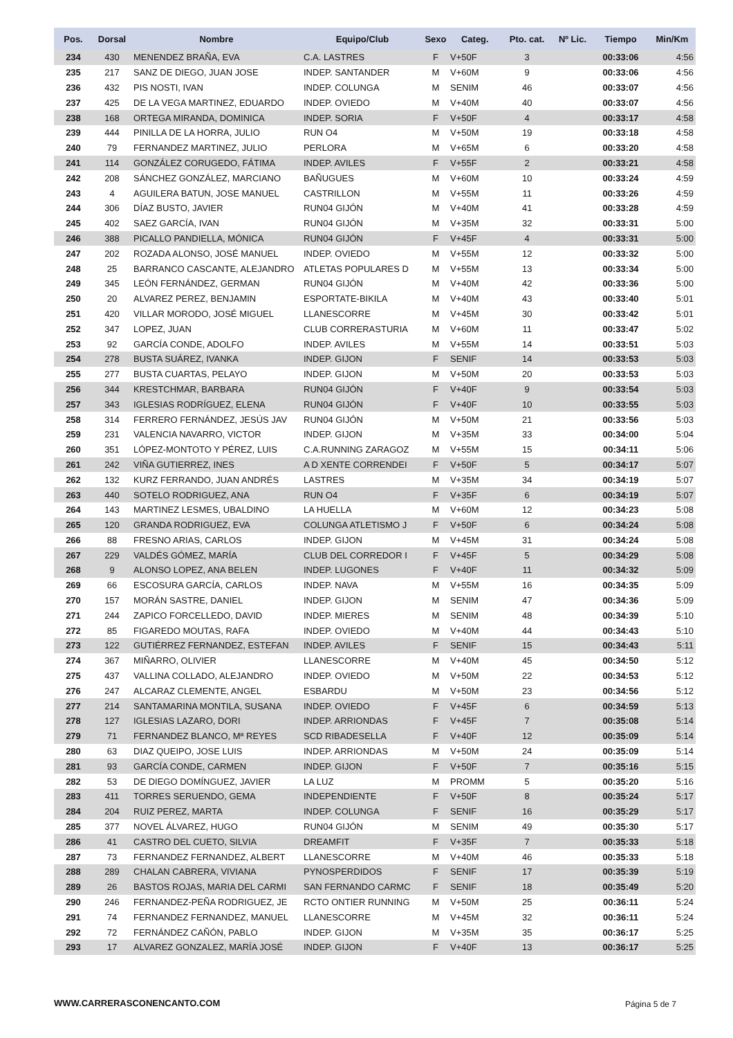| Pos. | Dorsal | Nombre | Equipo/Club | Sexo | Categ. | Pto. cat. | Nº Lic. | Tiempo | Min/Km |
| --- | --- | --- | --- | --- | --- | --- | --- | --- | --- |
| 234 | 430 | MENENDEZ BRAÑA, EVA | C.A. LASTRES | F | V+50F | 3 | | 00:33:06 | 4:56 |
| 235 | 217 | SANZ DE DIEGO, JUAN JOSE | INDEP. SANTANDER | M | V+60M | 9 | | 00:33:06 | 4:56 |
| 236 | 432 | PIS NOSTI, IVAN | INDEP. COLUNGA | M | SENIM | 46 | | 00:33:07 | 4:56 |
| 237 | 425 | DE LA VEGA MARTINEZ, EDUARDO | INDEP. OVIEDO | M | V+40M | 40 | | 00:33:07 | 4:56 |
| 238 | 168 | ORTEGA MIRANDA, DOMINICA | INDEP. SORIA | F | V+50F | 4 | | 00:33:17 | 4:58 |
| 239 | 444 | PINILLA DE LA HORRA, JULIO | RUN O4 | M | V+50M | 19 | | 00:33:18 | 4:58 |
| 240 | 79 | FERNANDEZ MARTINEZ, JULIO | PERLORA | M | V+65M | 6 | | 00:33:20 | 4:58 |
| 241 | 114 | GONZÁLEZ CORUGEDO, FÁTIMA | INDEP. AVILES | F | V+55F | 2 | | 00:33:21 | 4:58 |
| 242 | 208 | SÁNCHEZ GONZÁLEZ, MARCIANO | BAÑUGUES | M | V+60M | 10 | | 00:33:24 | 4:59 |
| 243 | 4 | AGUILERA BATUN, JOSE MANUEL | CASTRILLON | M | V+55M | 11 | | 00:33:26 | 4:59 |
| 244 | 306 | DÍAZ BUSTO, JAVIER | RUN04 GIJÓN | M | V+40M | 41 | | 00:33:28 | 4:59 |
| 245 | 402 | SAEZ GARCÍA, IVAN | RUN04 GIJÓN | M | V+35M | 32 | | 00:33:31 | 5:00 |
| 246 | 388 | PICALLO PANDIELLA, MÓNICA | RUN04 GIJÓN | F | V+45F | 4 | | 00:33:31 | 5:00 |
| 247 | 202 | ROZADA ALONSO, JOSÉ MANUEL | INDEP. OVIEDO | M | V+55M | 12 | | 00:33:32 | 5:00 |
| 248 | 25 | BARRANCO CASCANTE, ALEJANDRO | ATLETAS POPULARES D | M | V+55M | 13 | | 00:33:34 | 5:00 |
| 249 | 345 | LEÓN FERNÁNDEZ, GERMAN | RUN04 GIJÓN | M | V+40M | 42 | | 00:33:36 | 5:00 |
| 250 | 20 | ALVAREZ PEREZ, BENJAMIN | ESPORTATE-BIKILA | M | V+40M | 43 | | 00:33:40 | 5:01 |
| 251 | 420 | VILLAR MORODO, JOSÉ MIGUEL | LLANESCORRE | M | V+45M | 30 | | 00:33:42 | 5:01 |
| 252 | 347 | LOPEZ, JUAN | CLUB CORRERASTURIA | M | V+60M | 11 | | 00:33:47 | 5:02 |
| 253 | 92 | GARCÍA CONDE, ADOLFO | INDEP. AVILES | M | V+55M | 14 | | 00:33:51 | 5:03 |
| 254 | 278 | BUSTA SUÁREZ, IVANKA | INDEP. GIJON | F | SENIF | 14 | | 00:33:53 | 5:03 |
| 255 | 277 | BUSTA CUARTAS, PELAYO | INDEP. GIJON | M | V+50M | 20 | | 00:33:53 | 5:03 |
| 256 | 344 | KRESTCHMAR, BARBARA | RUN04 GIJÓN | F | V+40F | 9 | | 00:33:54 | 5:03 |
| 257 | 343 | IGLESIAS RODRÍGUEZ, ELENA | RUN04 GIJÓN | F | V+40F | 10 | | 00:33:55 | 5:03 |
| 258 | 314 | FERRERO FERNÁNDEZ, JESÚS JAV | RUN04 GIJÓN | M | V+50M | 21 | | 00:33:56 | 5:03 |
| 259 | 231 | VALENCIA NAVARRO, VICTOR | INDEP. GIJON | M | V+35M | 33 | | 00:34:00 | 5:04 |
| 260 | 351 | LÓPEZ-MONTOTO Y PÉREZ, LUIS | C.A.RUNNING ZARAGOZ | M | V+55M | 15 | | 00:34:11 | 5:06 |
| 261 | 242 | VIÑA GUTIERREZ, INES | A D XENTE CORRENDEI | F | V+50F | 5 | | 00:34:17 | 5:07 |
| 262 | 132 | KURZ FERRANDO, JUAN ANDRÉS | LASTRES | M | V+35M | 34 | | 00:34:19 | 5:07 |
| 263 | 440 | SOTELO RODRIGUEZ, ANA | RUN O4 | F | V+35F | 6 | | 00:34:19 | 5:07 |
| 264 | 143 | MARTINEZ LESMES, UBALDINO | LA HUELLA | M | V+60M | 12 | | 00:34:23 | 5:08 |
| 265 | 120 | GRANDA RODRIGUEZ, EVA | COLUNGA ATLETISMO J | F | V+50F | 6 | | 00:34:24 | 5:08 |
| 266 | 88 | FRESNO ARIAS, CARLOS | INDEP. GIJON | M | V+45M | 31 | | 00:34:24 | 5:08 |
| 267 | 229 | VALDÉS GÓMEZ, MARÍA | CLUB DEL CORREDOR I | F | V+45F | 5 | | 00:34:29 | 5:08 |
| 268 | 9 | ALONSO LOPEZ, ANA BELEN | INDEP. LUGONES | F | V+40F | 11 | | 00:34:32 | 5:09 |
| 269 | 66 | ESCOSURA GARCÍA, CARLOS | INDEP. NAVA | M | V+55M | 16 | | 00:34:35 | 5:09 |
| 270 | 157 | MORÁN SASTRE, DANIEL | INDEP. GIJON | M | SENIM | 47 | | 00:34:36 | 5:09 |
| 271 | 244 | ZAPICO FORCELLEDO, DAVID | INDEP. MIERES | M | SENIM | 48 | | 00:34:39 | 5:10 |
| 272 | 85 | FIGAREDO MOUTAS, RAFA | INDEP. OVIEDO | M | V+40M | 44 | | 00:34:43 | 5:10 |
| 273 | 122 | GUTIÉRREZ FERNANDEZ, ESTEFAN | INDEP. AVILES | F | SENIF | 15 | | 00:34:43 | 5:11 |
| 274 | 367 | MIÑARRO, OLIVIER | LLANESCORRE | M | V+40M | 45 | | 00:34:50 | 5:12 |
| 275 | 437 | VALLINA COLLADO, ALEJANDRO | INDEP. OVIEDO | M | V+50M | 22 | | 00:34:53 | 5:12 |
| 276 | 247 | ALCARAZ CLEMENTE, ANGEL | ESBARDU | M | V+50M | 23 | | 00:34:56 | 5:12 |
| 277 | 214 | SANTAMARINA MONTILA, SUSANA | INDEP. OVIEDO | F | V+45F | 6 | | 00:34:59 | 5:13 |
| 278 | 127 | IGLESIAS LAZARO, DORI | INDEP. ARRIONDAS | F | V+45F | 7 | | 00:35:08 | 5:14 |
| 279 | 71 | FERNANDEZ BLANCO, Mª REYES | SCD RIBADESELLA | F | V+40F | 12 | | 00:35:09 | 5:14 |
| 280 | 63 | DIAZ QUEIPO, JOSE LUIS | INDEP. ARRIONDAS | M | V+50M | 24 | | 00:35:09 | 5:14 |
| 281 | 93 | GARCÍA CONDE, CARMEN | INDEP. GIJON | F | V+50F | 7 | | 00:35:16 | 5:15 |
| 282 | 53 | DE DIEGO DOMÍNGUEZ, JAVIER | LA LUZ | M | PROMM | 5 | | 00:35:20 | 5:16 |
| 283 | 411 | TORRES SERUENDO, GEMA | INDEPENDIENTE | F | V+50F | 8 | | 00:35:24 | 5:17 |
| 284 | 204 | RUIZ PEREZ, MARTA | INDEP. COLUNGA | F | SENIF | 16 | | 00:35:29 | 5:17 |
| 285 | 377 | NOVEL ÁLVAREZ, HUGO | RUN04 GIJÓN | M | SENIM | 49 | | 00:35:30 | 5:17 |
| 286 | 41 | CASTRO DEL CUETO, SILVIA | DREAMFIT | F | V+35F | 7 | | 00:35:33 | 5:18 |
| 287 | 73 | FERNANDEZ FERNANDEZ, ALBERT | LLANESCORRE | M | V+40M | 46 | | 00:35:33 | 5:18 |
| 288 | 289 | CHALAN CABRERA, VIVIANA | PYNOSPERDIDOS | F | SENIF | 17 | | 00:35:39 | 5:19 |
| 289 | 26 | BASTOS ROJAS, MARIA DEL CARMI | SAN FERNANDO CARMC | F | SENIF | 18 | | 00:35:49 | 5:20 |
| 290 | 246 | FERNANDEZ-PEÑA RODRIGUEZ, JE | RCTO ONTIER RUNNING | M | V+50M | 25 | | 00:36:11 | 5:24 |
| 291 | 74 | FERNANDEZ FERNANDEZ, MANUEL | LLANESCORRE | M | V+45M | 32 | | 00:36:11 | 5:24 |
| 292 | 72 | FERNÁNDEZ CAÑÓN, PABLO | INDEP. GIJON | M | V+35M | 35 | | 00:36:17 | 5:25 |
| 293 | 17 | ALVAREZ GONZALEZ, MARÍA JOSÉ | INDEP. GIJON | F | V+40F | 13 | | 00:36:17 | 5:25 |
WWW.CARRERASCONENCANTO.COM Página 5 de 7